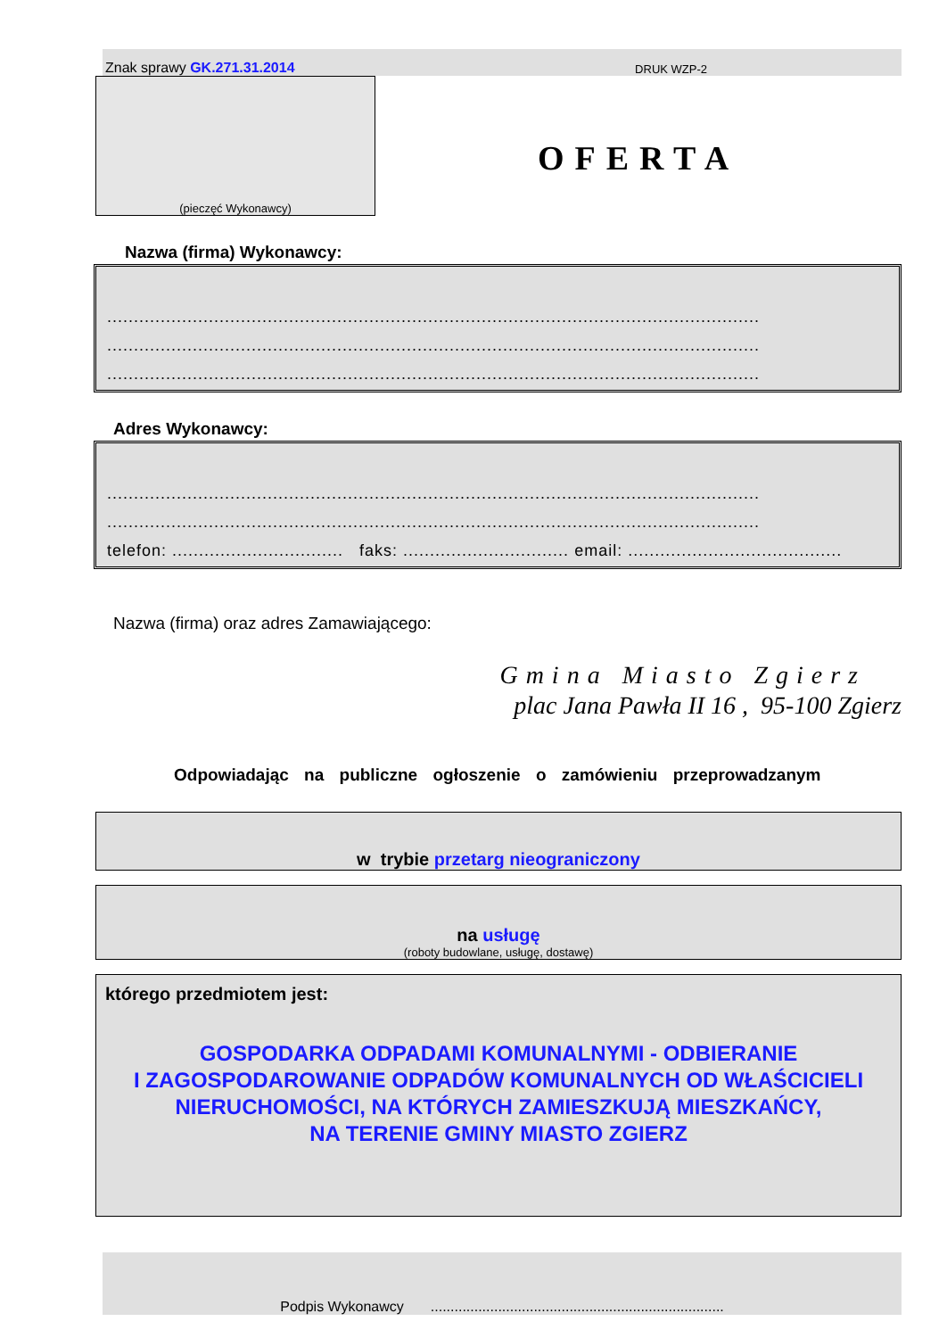Znak sprawy GK.271.31.2014 DRUK WZP-2
(pieczęć Wykonawcy)
OFERTA
Nazwa (firma) Wykonawcy:
..........................................................................................................................
..........................................................................................................................
..........................................................................................................................
Adres Wykonawcy:
..........................................................................................................................
..........................................................................................................................
telefon: ................................ faks: ............................... email: ........................................
Nazwa (firma) oraz adres Zamawiającego:
Gmina Miasto Zgierz
plac Jana Pawła II 16 , 95-100 Zgierz
Odpowiadając na publiczne ogłoszenie o zamówieniu przeprowadzanym
w trybie przetarg nieograniczony
na usługę
(roboty budowlane, usługę, dostawę)
którego przedmiotem jest:
GOSPODARKA ODPADAMI KOMUNALNYMI - ODBIERANIE
I ZAGOSPODAROWANIE ODPADÓW KOMUNALNYCH OD WŁAŚCICIELI
NIERUCHOMOŚCI, NA KTÓRYCH ZAMIESZKUJĄ MIESZKAŃCY,
NA TERENIE GMINY MIASTO ZGIERZ
Podpis Wykonawcy..........................................................................